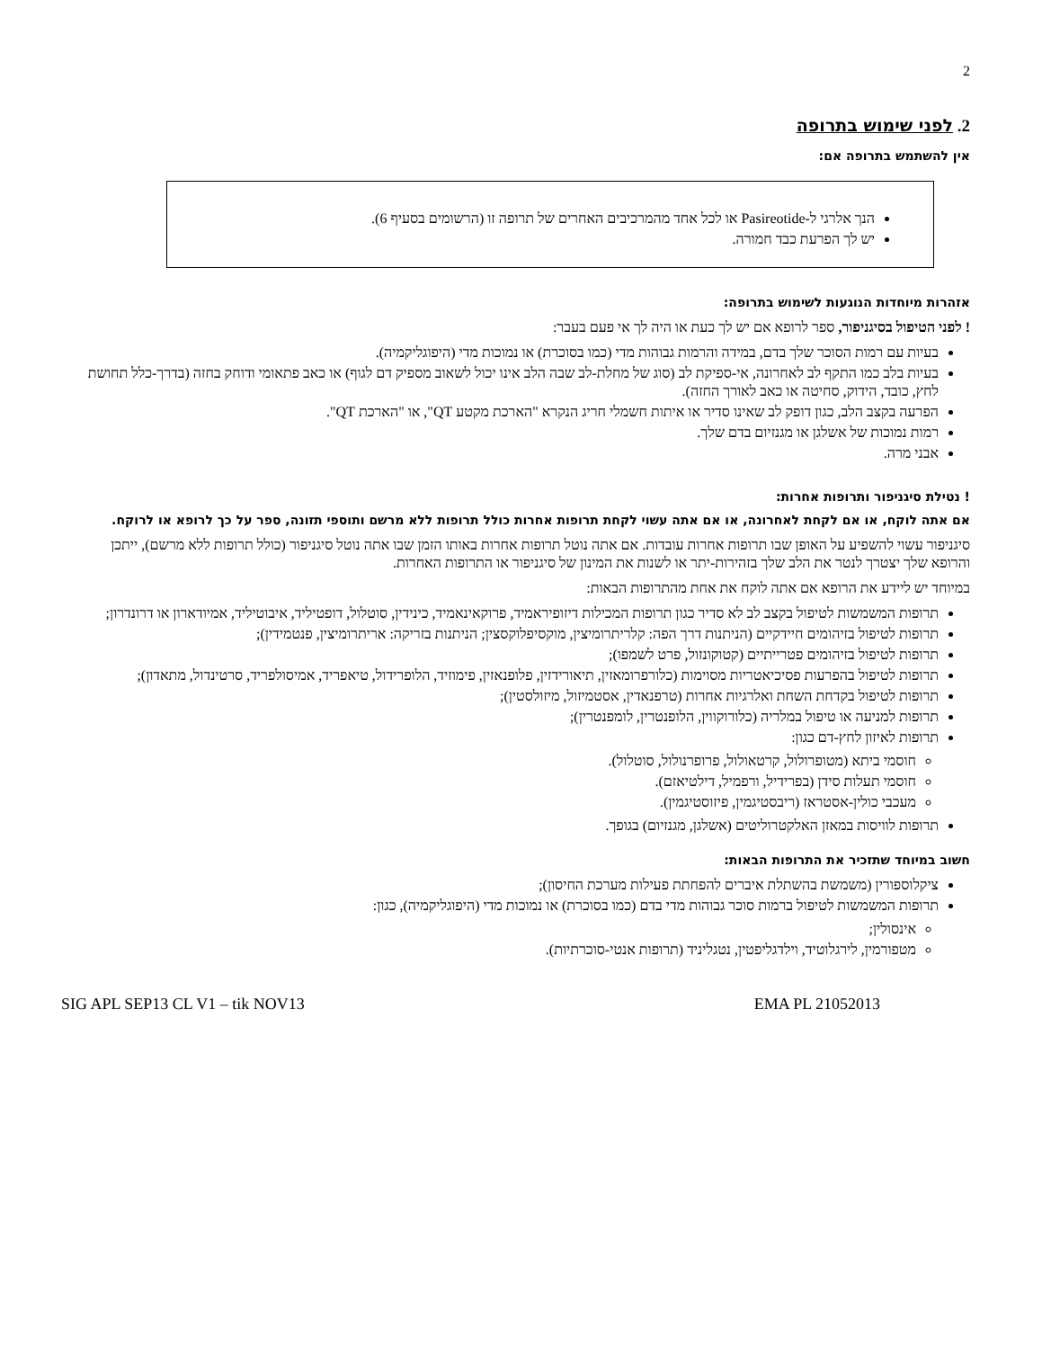2
2. לפני שימוש בתרופה
אין להשתמש בתרופה אם:
הנך אלרגי ל-Pasireotide או לכל אחד מהמרכיבים האחרים של תרופה זו (הרשומים בסעיף 6).
יש לך הפרעת כבד חמורה.
אזהרות מיוחדות הנוגעות לשימוש בתרופה:
! לפני הטיפול בסיגניפור, ספר לרופא אם יש לך כעת או היה לך אי פעם בעבר:
בעיות עם רמות הסוכר שלך בדם, במידה והרמות גבוהות מדי (כמו בסוכרת) או נמוכות מדי (היפוגליקמיה).
בעיות בלב כמו התקף לב לאחרונה, אי-ספיקת לב (סוג של מחלת-לב שבה הלב אינו יכול לשאוב מספיק דם לגוף) או כאב פתאומי ודוחק בחזה (בדרך-כלל תחושת לחץ, כובד, הידוק, סחיטה או כאב לאורך החזה).
הפרעה בקצב הלב, כגון דופק לב שאינו סדיר או איתות חשמלי חריג הנקרא "הארכת מקטע QT", או "הארכת QT".
רמות נמוכות של אשלגן או מגנזיום בדם שלך.
אבני מרה.
! נטילת סיגניפור ותרופות אחרות:
אם אתה לוקח, או אם לקחת לאחרונה, או אם אתה עשוי לקחת תרופות אחרות כולל תרופות ללא מרשם ותוספי תזונה, ספר על כך לרופא או לרוקח.
סיגניפור עשוי להשפיע על האופן שבו תרופות אחרות עובדות. אם אתה נוטל תרופות אחרות באותו הזמן שבו אתה נוטל סיגניפור (כולל תרופות ללא מרשם), ייתכן והרופא שלך יצטרך לנטר את הלב שלך בזהירות-יתר או לשנות את המינון של סיגניפור או התרופות האחרות.
במיוחד יש ליידע את הרופא אם אתה לוקח את אחת מהתרופות הבאות:
תרופות המשמשות לטיפול בקצב לב לא סדיר כגון תרופות המכילות דיזופיראמיד, פרוקאינאמיד, כינידין, סוטלול, דופטיליד, איבוטיליד, אמיודארון או דרונדרון;
תרופות לטיפול בזיהומים חיידקיים (הניתנות דרך הפה: קלריתרומיצין, מוקסיפלוקסצין; הניתנות בזריקה: אריתרומיצין, פנטמידין);
תרופות לטיפול בזיהומים פטרייתיים (קטוקונזול, פרט לשמפו);
תרופות לטיפול בהפרעות פסיכיאטריות מסוימות (כלורפרומאזין, תיאורידזין, פלופנאזין, פימוזיד, הלופרידול, טיאפריד, אמיסולפריד, סרטינדול, מתאדון);
תרופות לטיפול בקדחת השחת ואלרגיות אחרות (טרפנאדין, אסטמיזול, מיזולסטין);
תרופות למניעה או טיפול במלריה (כלורוקווין, הלופנטרין, לומפנטרין);
תרופות לאיזון לחץ-דם כגון:
חוסמי ביתא (מטופרולול, קרטאולול, פרופרנולול, סוטלול).
חוסמי תעלות סידן (בפרידיל, ורפמיל, דילטיאזם).
מעכבי כולין-אסטראז (ריבסטיגמין, פיזוסטיגמין).
תרופות לוויסות במאזן האלקטרוליטים (אשלגן, מגנזיום) בגופך.
חשוב במיוחד שתזכיר את התרופות הבאות:
ציקלוספורין (משמשת בהשתלת איברים להפחתת פעילות מערכת החיסון);
תרופות המשמשות לטיפול ברמות סוכר גבוהות מדי בדם (כמו בסוכרת) או נמוכות מדי (היפוגליקמיה), כגון:
אינסולין;
מטפורמין, לירגלוטיד, וילדגליפטין, נטגליניד (תרופות אנטי-סוכרתיות).
SIG APL SEP13 CL V1 – tik NOV13 EMA PL 21052013